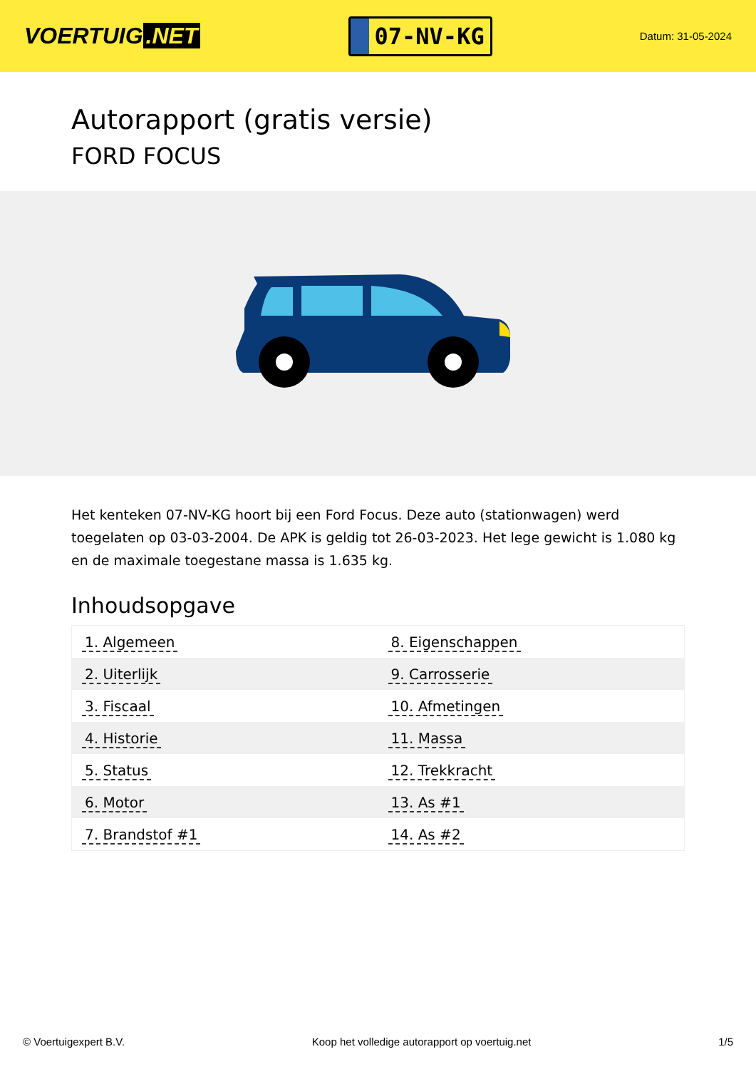VOERTUIG.NET
07-NV-KG
Datum: 31-05-2024
Autorapport (gratis versie)
FORD FOCUS
Het kenteken 07-NV-KG hoort bij een Ford Focus. Deze auto (stationwagen) werd toegelaten op 03-03-2004. De APK is geldig tot 26-03-2023. Het lege gewicht is 1.080 kg en de maximale toegestane massa is 1.635 kg.
Inhoudsopgave
| 1. Algemeen | 8. Eigenschappen |
| 2. Uiterlijk | 9. Carrosserie |
| 3. Fiscaal | 10. Afmetingen |
| 4. Historie | 11. Massa |
| 5. Status | 12. Trekkracht |
| 6. Motor | 13. As #1 |
| 7. Brandstof #1 | 14. As #2 |
© Voertuigexpert B.V. Koop het volledige autorapport op voertuig.net 1/5